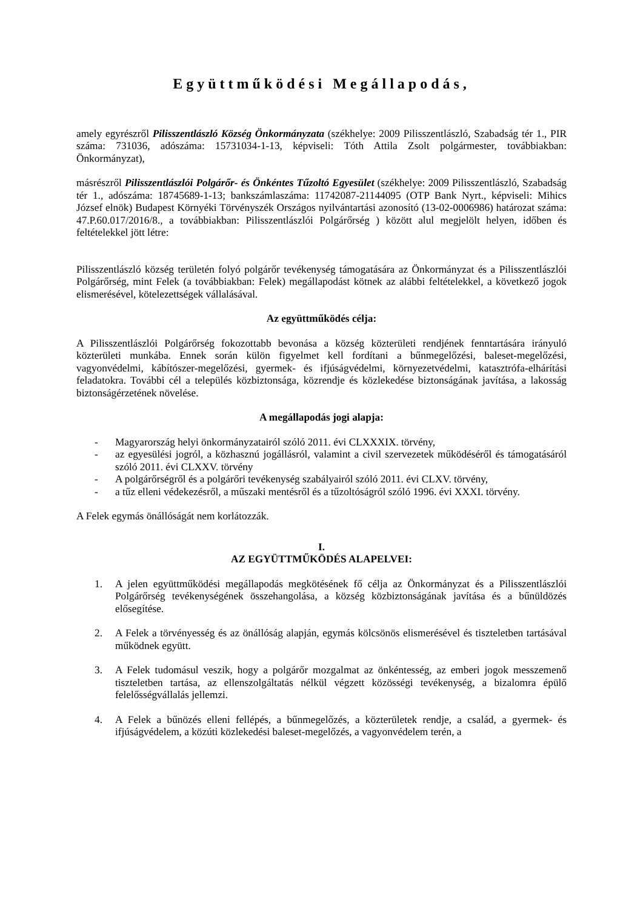Együttműködési Megállapodás,
amely egyrészről Pilisszentlászló Község Önkormányzata (székhelye: 2009 Pilisszentlászló, Szabadság tér 1., PIR száma: 731036, adószáma: 15731034-1-13, képviseli: Tóth Attila Zsolt polgármester, továbbiakban: Önkormányzat),
másrészről Pilisszentlászlói Polgárőr- és Önkéntes Tűzoltó Egyesület (székhelye: 2009 Pilisszentlászló, Szabadság tér 1., adószáma: 18745689-1-13; bankszámlaszáma: 11742087-21144095 (OTP Bank Nyrt., képviseli: Mihics József elnök) Budapest Környéki Törvényszék Országos nyilvántartási azonosító (13-02-0006986) határozat száma: 47.P.60.017/2016/8., a továbbiakban: Pilisszentlászlói Polgárőrség ) között alul megjelölt helyen, időben és feltételekkel jött létre:
Pilisszentlászló község területén folyó polgárőr tevékenység támogatására az Önkormányzat és a Pilisszentlászlói Polgárőrség, mint Felek (a továbbiakban: Felek) megállapodást kötnek az alábbi feltételekkel, a következő jogok elismerésével, kötelezettségek vállalásával.
Az együttműködés célja:
A Pilisszentlászlói Polgárőrség fokozottabb bevonása a község közterületi rendjének fenntartására irányuló közterületi munkába. Ennek során külön figyelmet kell fordítani a bűnmegelőzési, baleset-megelőzési, vagyonvédelmi, kábítószer-megelőzési, gyermek- és ifjúságvédelmi, környezetvédelmi, katasztrófa-elhárítási feladatokra. További cél a település közbiztonsága, közrendje és közlekedése biztonságának javítása, a lakosság biztonságérzetének növelése.
A megállapodás jogi alapja:
- Magyarország helyi önkormányzatairól szóló 2011. évi CLXXXIX. törvény,
- az egyesülési jogról, a közhasznú jogállásról, valamint a civil szervezetek működéséről és támogatásáról szóló 2011. évi CLXXV. törvény
- A polgárőrségről és a polgárőri tevékenység szabályairól szóló 2011. évi CLXV. törvény,
- a tűz elleni védekezésről, a műszaki mentésről és a tűzoltóságról szóló 1996. évi XXXI. törvény.
A Felek egymás önállóságát nem korlátozzák.
I.
AZ EGYÜTTMŰKÖDÉS ALAPELVEI:
1. A jelen együttműködési megállapodás megkötésének fő célja az Önkormányzat és a Pilisszentlászlói Polgárőrség tevékenységének összehangolása, a község közbiztonságának javítása és a bűnüldözés elősegítése.
2. A Felek a törvényesség és az önállóság alapján, egymás kölcsönös elismerésével és tiszteletben tartásával működnek együtt.
3. A Felek tudomásul veszik, hogy a polgárőr mozgalmat az önkéntesség, az emberi jogok messzemenő tiszteletben tartása, az ellenszolgáltatás nélkül végzett közösségi tevékenység, a bizalomra épülő felelősségvállalás jellemzi.
4. A Felek a bűnözés elleni fellépés, a bűnmegelőzés, a közterületek rendje, a család, a gyermek- és ifjúságvédelem, a közúti közlekedési baleset-megelőzés, a vagyonvédelem terén, a